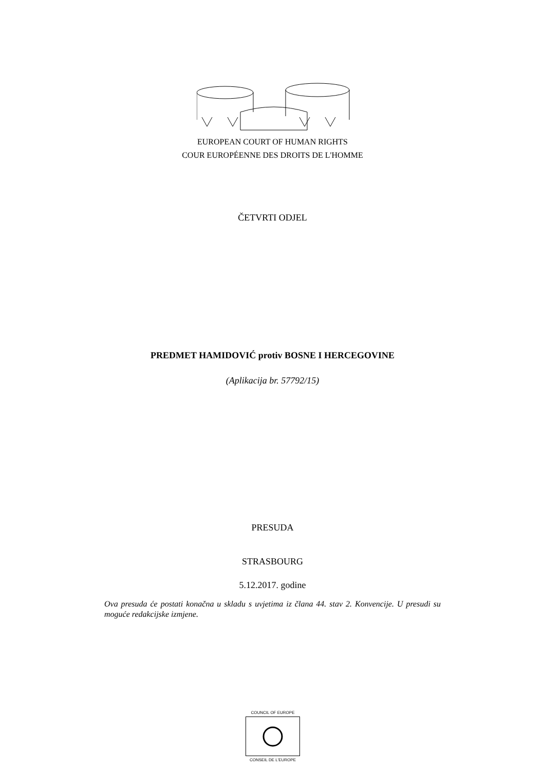EUROPEAN COURT OF HUMAN RIGHTS
COUR EUROPÉENNE DES DROITS DE L'HOMME
ČETVRTI ODJEL
PREDMET HAMIDOVIĆ protiv BOSNE I HERCEGOVINE
(Aplikacija br. 57792/15)
PRESUDA
STRASBOURG
5.12.2017. godine
Ova presuda će postati konačna u skladu s uvjetima iz člana 44. stav 2. Konvencije. U presudi su moguće redakcijske izmjene.
COUNCIL OF EUROPE
CONSEIL DE L'EUROPE